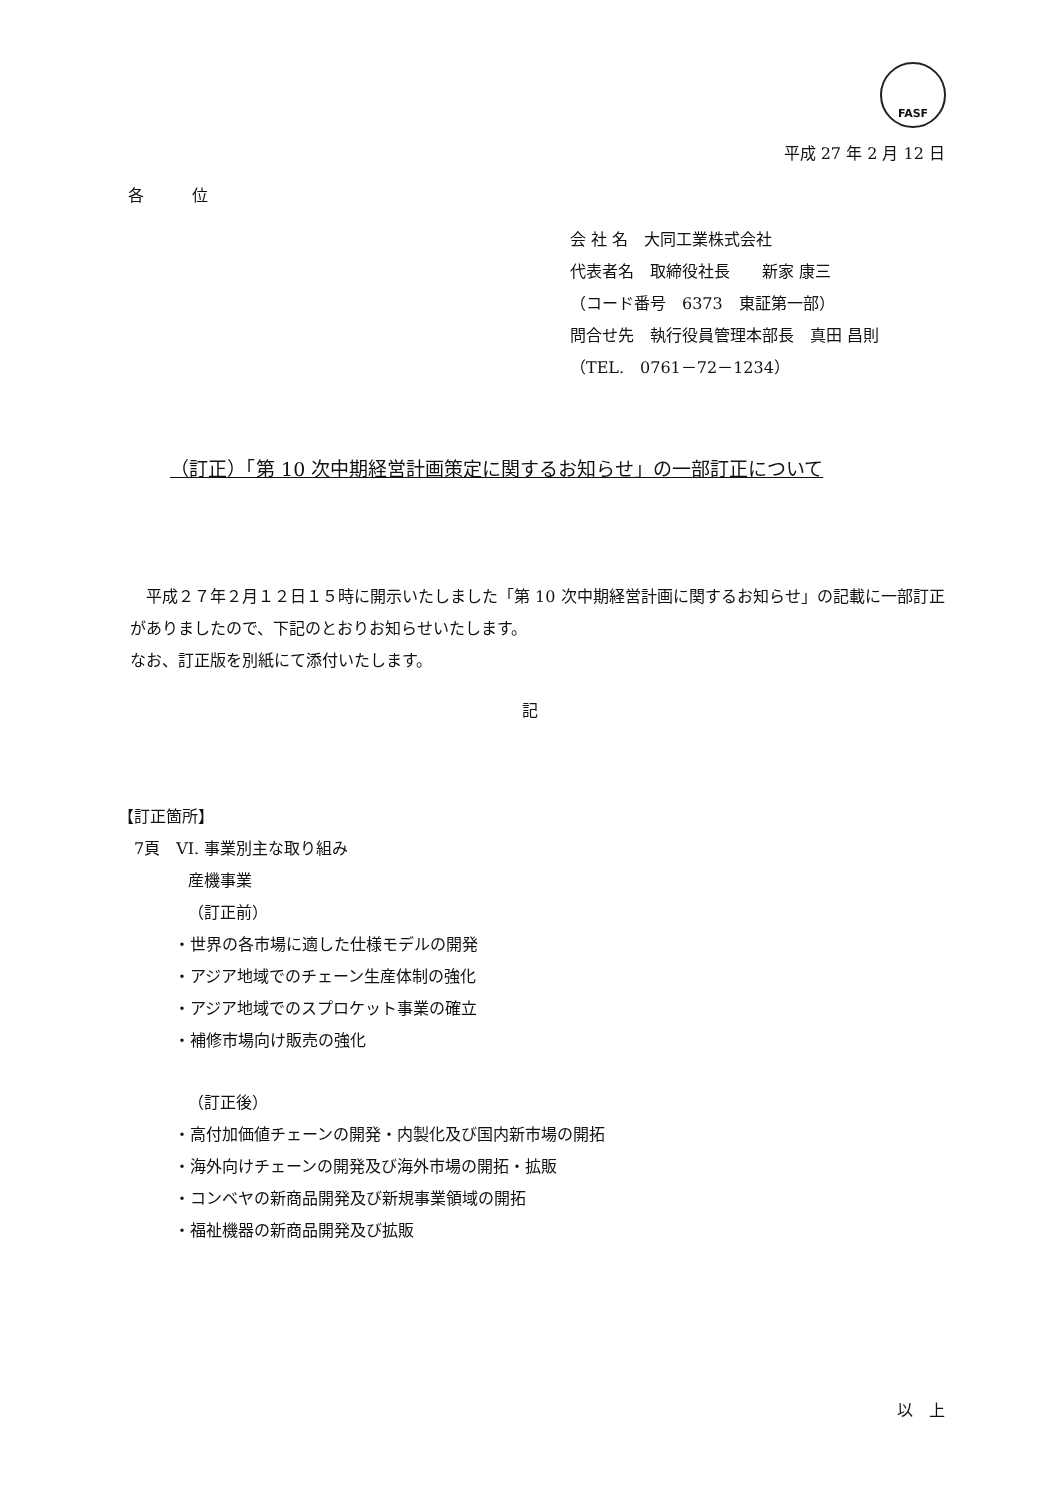FASF
平成 27 年 2 月 12 日
各　　　位
会 社 名　大同工業株式会社
代表者名　取締役社長　　新家 康三
（コード番号　6373　東証第一部）
問合せ先　執行役員管理本部長　真田 昌則
（TEL.　0761－72－1234）
（訂正）「第 10 次中期経営計画策定に関するお知らせ」の一部訂正について
　平成２７年２月１２日１５時に開示いたしました「第 10 次中期経営計画に関するお知らせ」の記載に一部訂正がありましたので、下記のとおりお知らせいたします。
なお、訂正版を別紙にて添付いたします。
記
【訂正箇所】
7頁　VI. 事業別主な取り組み
産機事業
（訂正前）
・世界の各市場に適した仕様モデルの開発
・アジア地域でのチェーン生産体制の強化
・アジア地域でのスプロケット事業の確立
・補修市場向け販売の強化
（訂正後）
・高付加価値チェーンの開発・内製化及び国内新市場の開拓
・海外向けチェーンの開発及び海外市場の開拓・拡販
・コンベヤの新商品開発及び新規事業領域の開拓
・福祉機器の新商品開発及び拡販
以　上